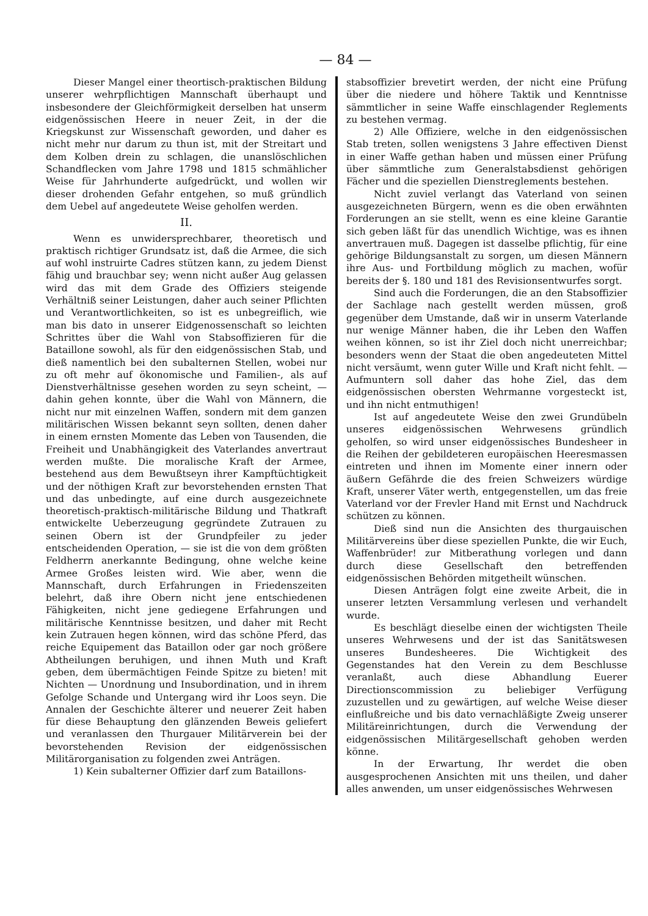— 84 —
Dieser Mangel einer theortisch-praktischen Bildung unserer wehrpflichtigen Mannschaft überhaupt und insbesondere der Gleichförmigkeit derselben hat unserm eidgenössischen Heere in neuer Zeit, in der die Kriegskunst zur Wissenschaft geworden, und daher es nicht mehr nur darum zu thun ist, mit der Streitart und dem Kolben drein zu schlagen, die unanslöschlichen Schandflecken vom Jahre 1798 und 1815 schmählicher Weise für Jahrhunderte aufgedrückt, und wollen wir dieser drohenden Gefahr entgehen, so muß gründlich dem Uebel auf angedeutete Weise geholfen werden.
II.
Wenn es unwidersprechbarer, theoretisch und praktisch richtiger Grundsatz ist, daß die Armee, die sich auf wohl instruirte Cadres stützen kann, zu jedem Dienst fähig und brauchbar sey; wenn nicht außer Aug gelassen wird das mit dem Grade des Offiziers steigende Verhältniß seiner Leistungen, daher auch seiner Pflichten und Verantwortlichkeiten, so ist es unbegreiflich, wie man bis dato in unserer Eidgenossenschaft so leichten Schrittes über die Wahl von Stabsoffizieren für die Bataillone sowohl, als für den eidgenössischen Stab, und dieß namentlich bei den subalternen Stellen, wobei nur zu oft mehr auf ökonomische und Familien-, als auf Dienstverhältnisse gesehen worden zu seyn scheint, — dahin gehen konnte, über die Wahl von Männern, die nicht nur mit einzelnen Waffen, sondern mit dem ganzen militärischen Wissen bekannt seyn sollten, denen daher in einem ernsten Momente das Leben von Tausenden, die Freiheit und Unabhängigkeit des Vaterlandes anvertraut werden mußte. Die moralische Kraft der Armee, bestehend aus dem Bewußtseyn ihrer Kampftüchtigkeit und der nöthigen Kraft zur bevorstehenden ernsten That und das unbedingte, auf eine durch ausgezeichnete theoretisch-praktisch-militärische Bildung und Thatkraft entwickelte Ueberzeugung gegründete Zutrauen zu seinen Obern ist der Grundpfeiler zu jeder entscheidenden Operation, — sie ist die von dem größten Feldherrn anerkannte Bedingung, ohne welche keine Armee Großes leisten wird. Wie aber, wenn die Mannschaft, durch Erfahrungen in Friedenszeiten belehrt, daß ihre Obern nicht jene entschiedenen Fähigkeiten, nicht jene gediegene Erfahrungen und militärische Kenntnisse besitzen, und daher mit Recht kein Zutrauen hegen können, wird das schöne Pferd, das reiche Equipement das Bataillon oder gar noch größere Abtheilungen beruhigen, und ihnen Muth und Kraft geben, dem übermächtigen Feinde Spitze zu bieten! mit Nichten — Unordnung und Insubordination, und in ihrem Gefolge Schande und Untergang wird ihr Loos seyn. Die Annalen der Geschichte älterer und neuerer Zeit haben für diese Behauptung den glänzenden Beweis geliefert und veranlassen den Thurgauer Militärverein bei der bevorstehenden Revision der eidgenössischen Militärorganisation zu folgenden zwei Anträgen.
1) Kein subalterner Offizier darf zum Bataillons-
stabsoffizier brevetirt werden, der nicht eine Prüfung über die niedere und höhere Taktik und Kenntnisse sämmtlicher in seine Waffe einschlagender Reglements zu bestehen vermag.
2) Alle Offiziere, welche in den eidgenössischen Stab treten, sollen wenigstens 3 Jahre effectiven Dienst in einer Waffe gethan haben und müssen einer Prüfung über sämmtliche zum Generalstabsdienst gehörigen Fächer und die speziellen Dienstreglements bestehen.
Nicht zuviel verlangt das Vaterland von seinen ausgezeichneten Bürgern, wenn es die oben erwähnten Forderungen an sie stellt, wenn es eine kleine Garantie sich geben läßt für das unendlich Wichtige, was es ihnen anvertrauen muß. Dagegen ist dasselbe pflichtig, für eine gehörige Bildungsanstalt zu sorgen, um diesen Männern ihre Aus- und Fortbildung möglich zu machen, wofür bereits der §. 180 und 181 des Revisionsentwurfes sorgt.
Sind auch die Forderungen, die an den Stabsoffizier der Sachlage nach gestellt werden müssen, groß gegenüber dem Umstande, daß wir in unserm Vaterlande nur wenige Männer haben, die ihr Leben den Waffen weihen können, so ist ihr Ziel doch nicht unerreichbar; besonders wenn der Staat die oben angedeuteten Mittel nicht versäumt, wenn guter Wille und Kraft nicht fehlt. — Aufmuntern soll daher das hohe Ziel, das dem eidgenössischen obersten Wehrmanne vorgesteckt ist, und ihn nicht entmuthigen!
Ist auf angedeutete Weise den zwei Grundübeln unseres eidgenössischen Wehrwesens gründlich geholfen, so wird unser eidgenössisches Bundesheer in die Reihen der gebildeteren europäischen Heeresmassen eintreten und ihnen im Momente einer innern oder äußern Gefährde die des freien Schweizers würdige Kraft, unserer Väter werth, entgegenstellen, um das freie Vaterland vor der Frevler Hand mit Ernst und Nachdruck schützen zu können.
Dieß sind nun die Ansichten des thurgauischen Militärvereins über diese speziellen Punkte, die wir Euch, Waffenbrüder! zur Mitberathung vorlegen und dann durch diese Gesellschaft den betreffenden eidgenössischen Behörden mitgetheilt wünschen.
Diesen Anträgen folgt eine zweite Arbeit, die in unserer letzten Versammlung verlesen und verhandelt wurde.
Es beschlägt dieselbe einen der wichtigsten Theile unseres Wehrwesens und der ist das Sanitätswesen unseres Bundesheeres. Die Wichtigkeit des Gegenstandes hat den Verein zu dem Beschlusse veranlaßt, auch diese Abhandlung Euerer Directionscommission zu beliebiger Verfügung zuzustellen und zu gewärtigen, auf welche Weise dieser einflußreiche und bis dato vernachläßigte Zweig unserer Militäreinrichtungen, durch die Verwendung der eidgenössischen Militärgesellschaft gehoben werden könne.
In der Erwartung, Ihr werdet die oben ausgesprochenen Ansichten mit uns theilen, und daher alles anwenden, um unser eidgenössisches Wehrwesen